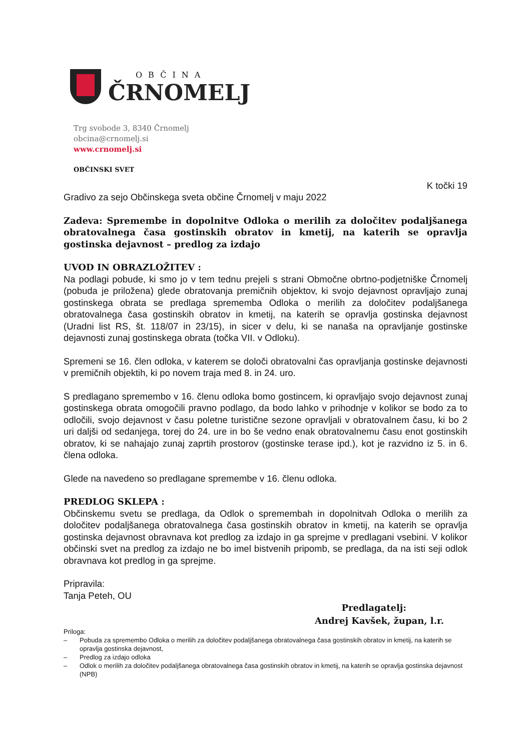OBČINA
ČRNOMELJ
Trg svobode 3, 8340 Črnomelj
obcina@crnomelj.si
www.crnomelj.si
OBČINSKI SVET
K točki 19
Gradivo za sejo Občinskega sveta občine Črnomelj v maju 2022
Zadeva: Spremembe in dopolnitve Odloka o merilih za določitev podaljšanega obratovalnega časa gostinskih obratov in kmetij, na katerih se opravlja gostinska dejavnost – predlog za izdajo
UVOD IN OBRAZLOŽITEV :
Na podlagi pobude, ki smo jo v tem tednu prejeli s strani Območne obrtno-podjetniške Črnomelj (pobuda je priložena) glede obratovanja premičnih objektov, ki svojo dejavnost opravljajo zunaj gostinskega obrata se predlaga sprememba Odloka o merilih za določitev podaljšanega obratovalnega časa gostinskih obratov in kmetij, na katerih se opravlja gostinska dejavnost (Uradni list RS, št. 118/07 in 23/15), in sicer v delu, ki se nanaša na opravljanje gostinske dejavnosti zunaj gostinskega obrata (točka VII. v Odloku).
Spremeni se 16. člen odloka, v katerem se določi obratovalni čas opravljanja gostinske dejavnosti v premičnih objektih, ki po novem traja med 8. in 24. uro.
S predlagano spremembo v 16. členu odloka bomo gostincem, ki opravljajo svojo dejavnost zunaj gostinskega obrata omogočili pravno podlago, da bodo lahko v prihodnje v kolikor se bodo za to odločili, svojo dejavnost v času poletne turistične sezone opravljali v obratovalnem času, ki bo 2 uri daljši od sedanjega, torej do 24. ure in bo še vedno enak obratovalnemu času enot gostinskih obratov, ki se nahajajo zunaj zaprtih prostorov (gostinske terase ipd.), kot je razvidno iz 5. in 6. člena odloka.
Glede na navedeno so predlagane spremembe v 16. členu odloka.
PREDLOG SKLEPA :
Občinskemu svetu se predlaga, da Odlok o spremembah in dopolnitvah Odloka o merilih za določitev podaljšanega obratovalnega časa gostinskih obratov in kmetij, na katerih se opravlja gostinska dejavnost obravnava kot predlog za izdajo in ga sprejme v predlagani vsebini. V kolikor občinski svet na predlog za izdajo ne bo imel bistvenih pripomb, se predlaga, da na isti seji odlok obravnava kot predlog in ga sprejme.
Pripravila:
Tanja Peteh, OU
Predlagatelj:
Andrej Kavšek, župan, l.r.
Priloga:
– Pobuda za spremembo Odloka o merilih za določitev podaljšanega obratovalnega časa gostinskih obratov in kmetij, na katerih se opravlja gostinska dejavnost,
– Predlog za izdajo odloka
– Odlok o merilih za določitev podaljšanega obratovalnega časa gostinskih obratov in kmetij, na katerih se opravlja gostinska dejavnost (NPB)